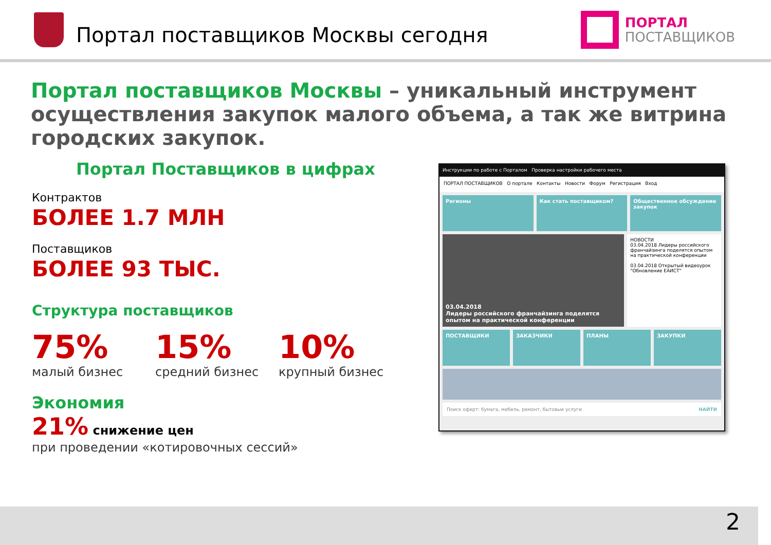Портал поставщиков Москвы сегодня
ПОРТАЛ
ПОСТАВЩИКОВ
Портал поставщиков Москвы – уникальный инструмент осуществления закупок малого объема, а так же витрина городских закупок.
Портал Поставщиков в цифрах
Контрактов
БОЛЕЕ 1.7 МЛН
Поставщиков
БОЛЕЕ 93 ТЫС.
Структура поставщиков
75%
малый бизнес
15%
средний бизнес
10%
крупный бизнес
Экономия
21% снижение цен
при проведении «котировочных сессий»
Инструкции по работе с Порталом Проверка настройки рабочего места
ПОРТАЛ ПОСТАВЩИКОВ О портале Контакты Новости Форум Регистрация Вход
Регионы
Как стать поставщиком?
Общественное обсуждение закупок
03.04.2018
Лидеры российского франчайзинга поделятся опытом на практической конференции
НОВОСТИ
03.04.2018 Лидеры российского франчайзинга поделятся опытом на практической конференции
03.04.2018 Открытый видеоурок "Обновление ЕАИСТ"
ПОСТАВЩИКИ
ЗАКАЗЧИКИ
ПЛАНЫ
ЗАКУПКИ
Поиск оферт: бумага, мебель, ремонт, бытовые услуги НАЙТИ
2